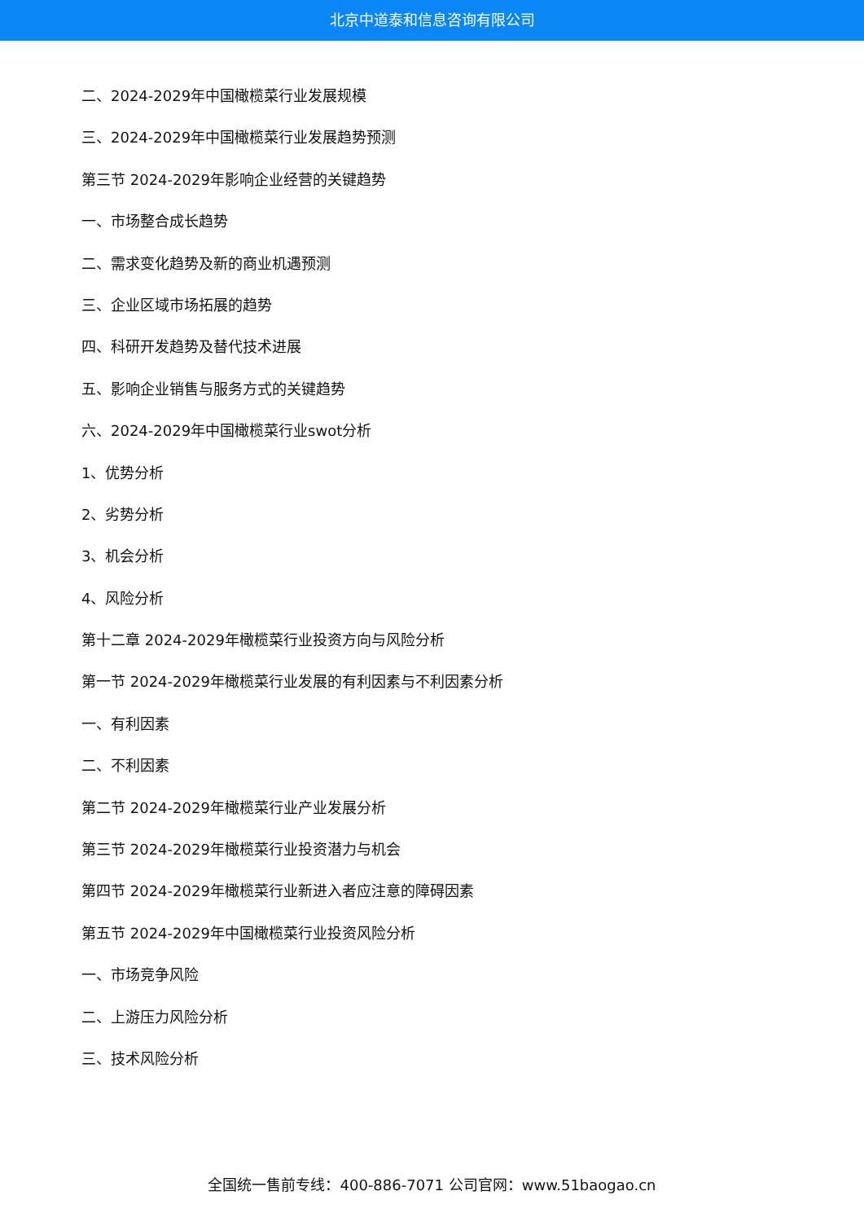北京中道泰和信息咨询有限公司
二、2024-2029年中国橄榄菜行业发展规模
三、2024-2029年中国橄榄菜行业发展趋势预测
第三节 2024-2029年影响企业经营的关键趋势
一、市场整合成长趋势
二、需求变化趋势及新的商业机遇预测
三、企业区域市场拓展的趋势
四、科研开发趋势及替代技术进展
五、影响企业销售与服务方式的关键趋势
六、2024-2029年中国橄榄菜行业swot分析
1、优势分析
2、劣势分析
3、机会分析
4、风险分析
第十二章 2024-2029年橄榄菜行业投资方向与风险分析
第一节 2024-2029年橄榄菜行业发展的有利因素与不利因素分析
一、有利因素
二、不利因素
第二节 2024-2029年橄榄菜行业产业发展分析
第三节 2024-2029年橄榄菜行业投资潜力与机会
第四节 2024-2029年橄榄菜行业新进入者应注意的障碍因素
第五节 2024-2029年中国橄榄菜行业投资风险分析
一、市场竞争风险
二、上游压力风险分析
三、技术风险分析
全国统一售前专线：400-886-7071 公司官网：www.51baogao.cn